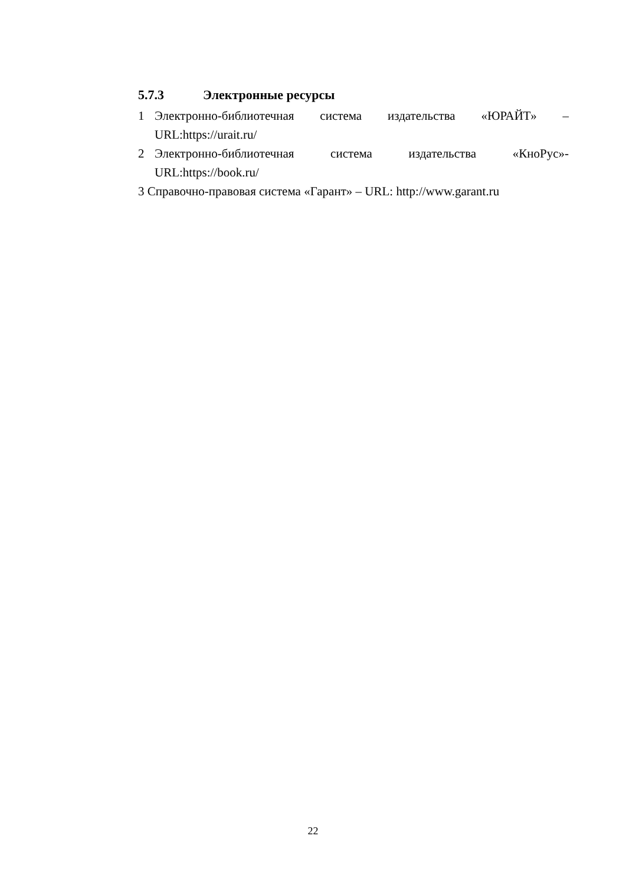5.7.3 Электронные ресурсы
1 Электронно-библиотечная система издательства «ЮРАЙТ» –URL:https://urait.ru/
2 Электронно-библиотечная система издательства «КноРус»- URL:https://book.ru/
3 Справочно-правовая система «Гарант» – URL: http://www.garant.ru
22